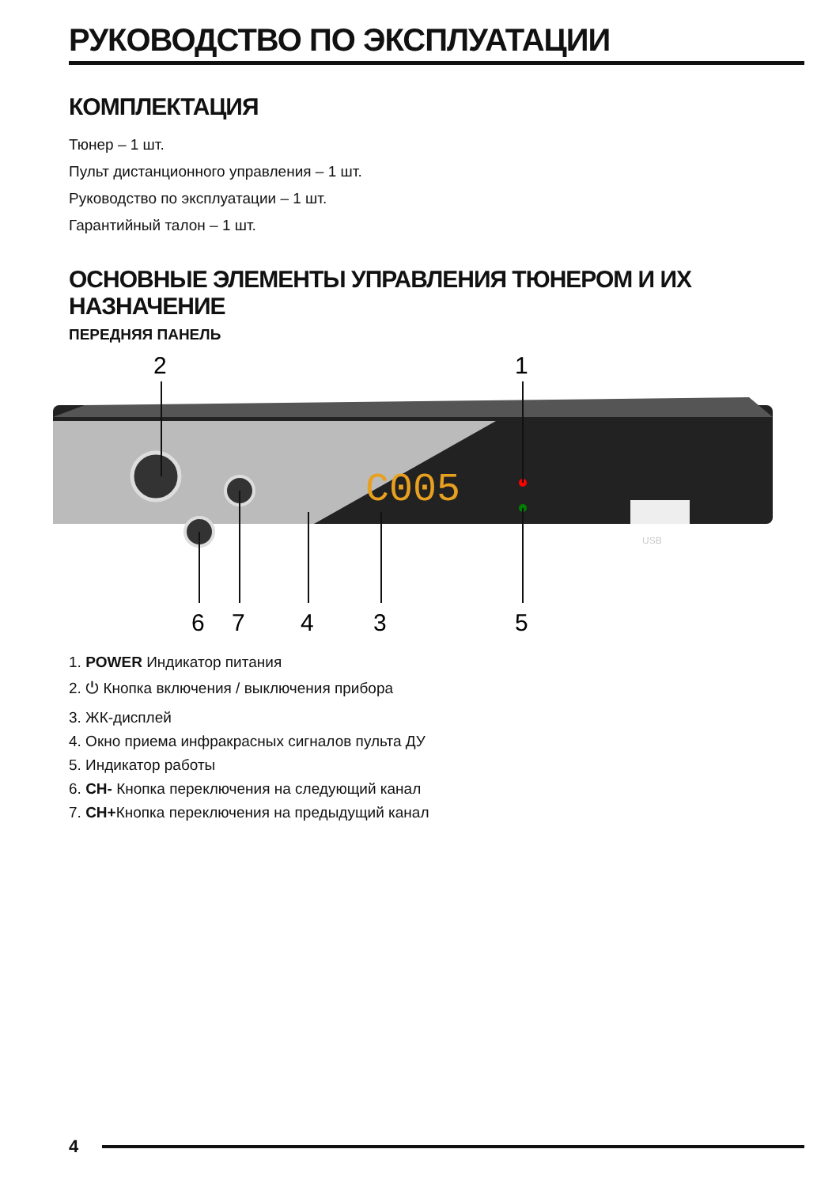РУКОВОДСТВО ПО ЭКСПЛУАТАЦИИ
КОМПЛЕКТАЦИЯ
Тюнер – 1 шт.
Пульт дистанционного управления – 1 шт.
Руководство по эксплуатации – 1 шт.
Гарантийный талон – 1 шт.
ОСНОВНЫЕ ЭЛЕМЕНТЫ УПРАВЛЕНИЯ ТЮНЕРОМ И ИХ НАЗНАЧЕНИЕ
ПЕРЕДНЯЯ ПАНЕЛЬ
C005
USB
2
1
6
7
4
3
5
1. POWER Индикатор питания
2. ⏻ Кнопка включения / выключения прибора
3. ЖК-дисплей
4. Окно приема инфракрасных сигналов пульта ДУ
5. Индикатор работы
6. CH- Кнопка переключения на следующий канал
7. CH+Кнопка переключения на предыдущий канал
4